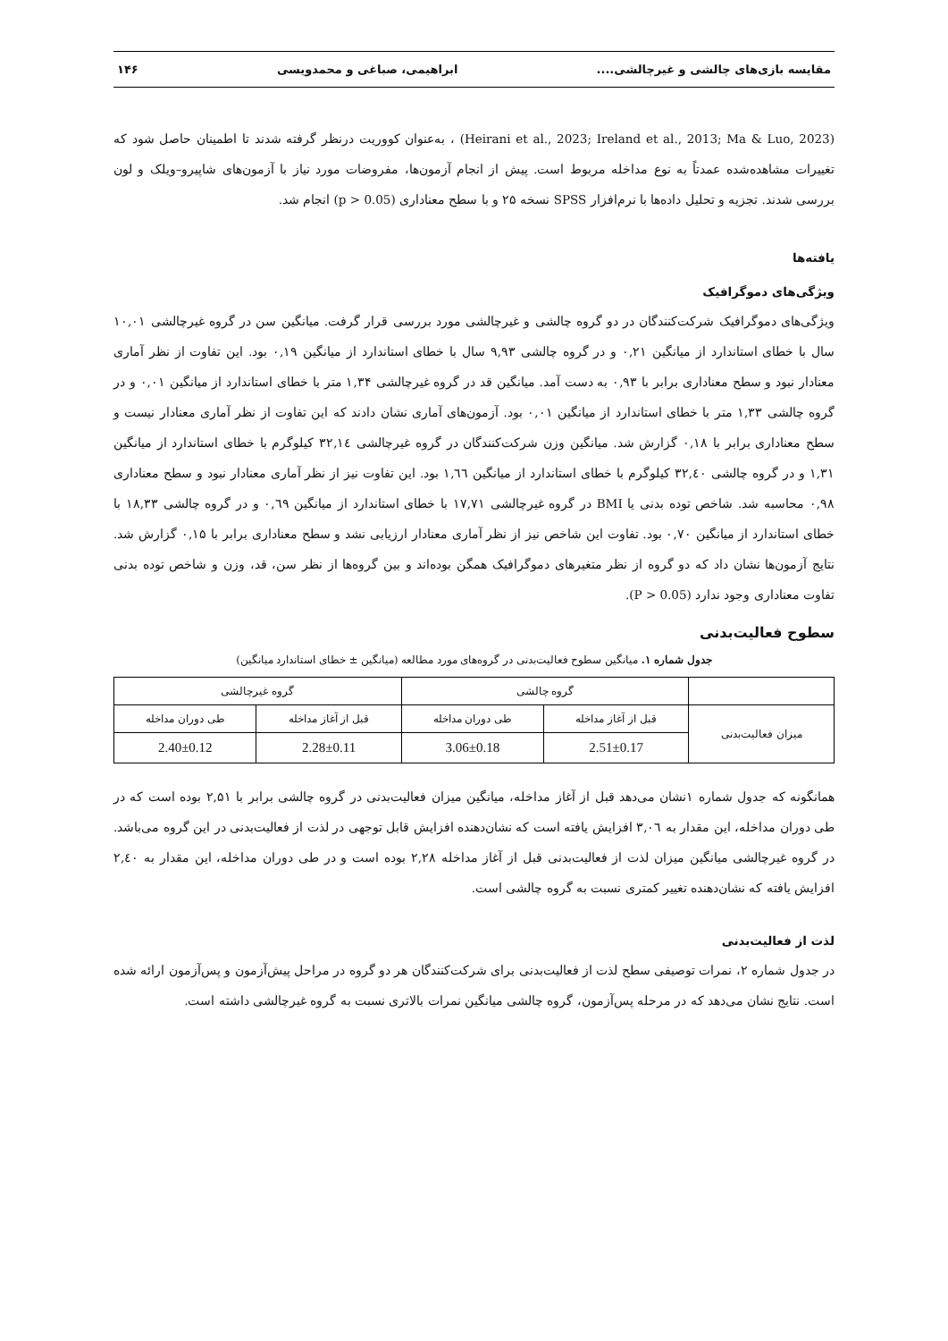مقایسه بازی‌های چالشی و غیرچالشی.... ابراهیمی، صباغی و محمدویسی ۱۴۶
(Heirani et al., 2023; Ireland et al., 2013; Ma & Luo, 2023) ، به‌عنوان کووریت درنظر گرفته شدند تا اطمینان حاصل شود که تغییرات مشاهده‌شده عمدتاً به نوع مداخله مربوط است. پیش از انجام آزمون‌ها، مفروضات مورد نیاز با آزمون‌های شاپیرو–ویلک و لون بررسی شدند. تجزیه و تحلیل داده‌ها با نرم‌افزار SPSS نسخه ۲۵ و با سطح معناداری (p > 0.05) انجام شد.
یافته‌ها
ویژگی‌های دموگرافیک
ویژگی‌های دموگرافیک شرکت‌کنندگان در دو گروه چالشی و غیرچالشی مورد بررسی قرار گرفت. میانگین سن در گروه غیرچالشی ۱۰,۰۱ سال با خطای استاندارد از میانگین ۰,۲۱ و در گروه چالشی ۹,۹۳ سال با خطای استاندارد از میانگین ۰,۱۹ بود. این تفاوت از نظر آماری معنادار نبود و سطح معناداری برابر با ۰,۹۳ به دست آمد. میانگین قد در گروه غیرچالشی ۱,۳۴ متر با خطای استاندارد از میانگین ۰,۰۱ و در گروه چالشی ۱,۳۳ متر با خطای استاندارد از میانگین ۰,۰۱ بود. آزمون‌های آماری نشان دادند که این تفاوت از نظر آماری معنادار نیست و سطح معناداری برابر با ۰,۱۸ گزارش شد. میانگین وزن شرکت‌کنندگان در گروه غیرچالشی ۳۲,۱٤ کیلوگرم با خطای استاندارد از میانگین ۱,۳۱ و در گروه چالشی ۳۲,٤۰ کیلوگرم با خطای استاندارد از میانگین ۱,٦٦ بود. این تفاوت نیز از نظر آماری معنادار نبود و سطح معناداری ۰,۹۸ محاسبه شد. شاخص توده بدنی یا BMI در گروه غیرچالشی ۱۷,۷۱ با خطای استاندارد از میانگین ۰,٦۹ و در گروه چالشی ۱۸,۳۳ با خطای استاندارد از میانگین ۰,۷۰ بود. تفاوت این شاخص نیز از نظر آماری معنادار ارزیابی نشد و سطح معناداری برابر با ۰,۱۵ گزارش شد. نتایج آزمون‌ها نشان داد که دو گروه از نظر متغیرهای دموگرافیک همگن بوده‌اند و بین گروه‌ها از نظر سن، قد، وزن و شاخص توده بدنی تفاوت معناداری وجود ندارد (P > 0.05).
سطوح فعالیت‌بدنی
جدول شماره ۱. میانگین سطوح فعالیت‌بدنی در گروه‌های مورد مطالعه (میانگین ± خطای استاندارد میانگین)
| | گروه چالشی | | گروه غیرچالشی | |
| --- | --- | --- | --- | --- |
| میزان فعالیت‌بدنی | قبل از آغاز مداخله | طی دوران مداخله | قبل از آغاز مداخله | طی دوران مداخله |
| | 2.51±0.17 | 3.06±0.18 | 2.28±0.11 | 2.40±0.12 |
همانگونه که جدول شماره ۱نشان می‌دهد قبل از آغاز مداخله، میانگین میزان فعالیت‌بدنی در گروه چالشی برابر با ۲,۵۱ بوده است که در طی دوران مداخله، این مقدار به ۳,۰٦ افزایش یافته است که نشان‌دهنده افزایش قابل توجهی در لذت از فعالیت‌بدنی در این گروه می‌باشد. در گروه غیرچالشی میانگین میزان لذت از فعالیت‌بدنی قبل از آغاز مداخله ۲,۲۸ بوده است و در طی دوران مداخله، این مقدار به ۲,٤۰ افزایش یافته که نشان‌دهنده تغییر کمتری نسبت به گروه چالشی است.
لذت از فعالیت‌بدنی
در جدول شماره ۲، نمرات توصیفی سطح لذت از فعالیت‌بدنی برای شرکت‌کنندگان هر دو گروه در مراحل پیش‌آزمون و پس‌آزمون ارائه شده است. نتایج نشان می‌دهد که در مرحله پس‌آزمون، گروه چالشی میانگین نمرات بالاتری نسبت به گروه غیرچالشی داشته است.